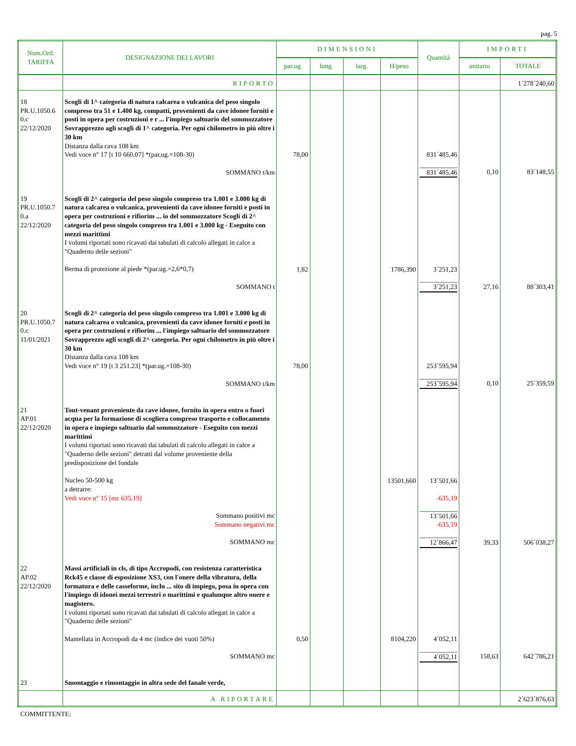pag. 5
| Num.Ord. TARIFFA | DESIGNAZIONE DEI LAVORI | DIMENSIONI | | | | Quantità | IMPORTI | |
| --- | --- | --- | --- | --- | --- | --- | --- | --- |
| | | par.ug. | lung. | larg. | H/peso | | unitario | TOTALE |
| | RIPORTO | | | | | | | 1´278´240,60 |
| 18 PR.U.1050.6 0.c 22/12/2020 | Scogli di 1^ categoria di natura calcarea o vulcanica del peso singolo compreso tra 51 e 1.400 kg, compatti, provenienti da cave idonee forniti e posti in opera per costruzioni e r ... l'impiego saltuario del sommozzatore Sovrapprezzo agli scogli di 1^ categoria. Per ogni chilometro in più oltre i 30 km Distanza dalla cava 108 km Vedi voce n° 17 [t 10 660.07] *(par.ug.=108-30) SOMMANO t/km | 78,00 | | | | 831´485,46 831´485,46 | 0,10 | 83´148,55 |
| 19 PR.U.1050.7 0.a 22/12/2020 | Scogli di 2^ categoria del peso singolo compreso tra 1.001 e 3.000 kg di natura calcarea o vulcanica, provenienti da cave idonee forniti e posti in opera per costruzioni e rifiorim ... io del sommozzatore Scogli di 2^ categoria del peso singolo compreso tra 1.001 e 3.000 kg - Eseguito con mezzi marittimi I volumi riportati sono ricavati dai tabulati di calcolo allegati in calce a "Quaderno delle sezioni" Berma di protezione al piede *(par.ug.=2,6*0,7) SOMMANO t | 1,82 | | | 1786,390 | 3´251,23 3´251,23 | 27,16 | 88´303,41 |
| 20 PR.U.1050.7 0.c 11/01/2021 | Scogli di 2^ categoria del peso singolo compreso tra 1.001 e 3.000 kg di natura calcarea o vulcanica, provenienti da cave idonee forniti e posti in opera per costruzioni e rifiorim ... l'impiego saltuario del sommozzatore Sovrapprezzo agli scogli di 2^ categoria. Per ogni chilometro in più oltre i 30 km Distanza dalla cava 108 km Vedi voce n° 19 [t 3 251.23] *(par.ug.=108-30) SOMMANO t/km | 78,00 | | | | 253´595,94 253´595,94 | 0,10 | 25´359,59 |
| 21 AP.01 22/12/2020 | Tout-venant proveniente da cave idonee, fornito in opera entro o fuori acqua per la formazione di scogliera compreso trasporto e collocamento in opera e impiego saltuario dal sommozzatore - Eseguito con mezzi marittimi I volumi riportati sono ricavati dai tabulati di calcolo allegati in calce a "Quaderno delle sezioni" detratti dal volume proveniente della predisposizione del fondale Nucleo 50-500 kg a detrarre: Vedi voce n° 15 [mc 635.19] Sommano positivi mc Sommano negativi mc SOMMANO mc | | | | 13501,660 | 13´501,66 -635,19 13´501,66 -635,19 12´866,47 | 39,33 | 506´038,27 |
| 22 AP.02 22/12/2020 | Massi artificiali in cls, di tipo Accropodi, con resistenza caratteristica Rck45 e classe di esposizione XS3, con l'onere della vibratura, della formatura e delle casseforme, inclu ... sito di impiego, posa in opera con l'impiego di idonei mezzi terrestri o marittimi e qualunque altro onere e magistero. I volumi riportati sono ricavati dai tabulati di calcolo allegati in calce a "Quaderno delle sezioni" Mantellata in Accropodi da 4 mc (indice dei vuoti 50%) SOMMANO mc | 0,50 | | | 8104,220 | 4´052,11 4´052,11 | 158,63 | 642´786,21 |
| 23 | Smontaggio e rimontaggio in altra sede del fanale verde, | | | | | | | |
| | A RIPORTARE | | | | | | | 2´623´876,63 |
COMMITTENTE: